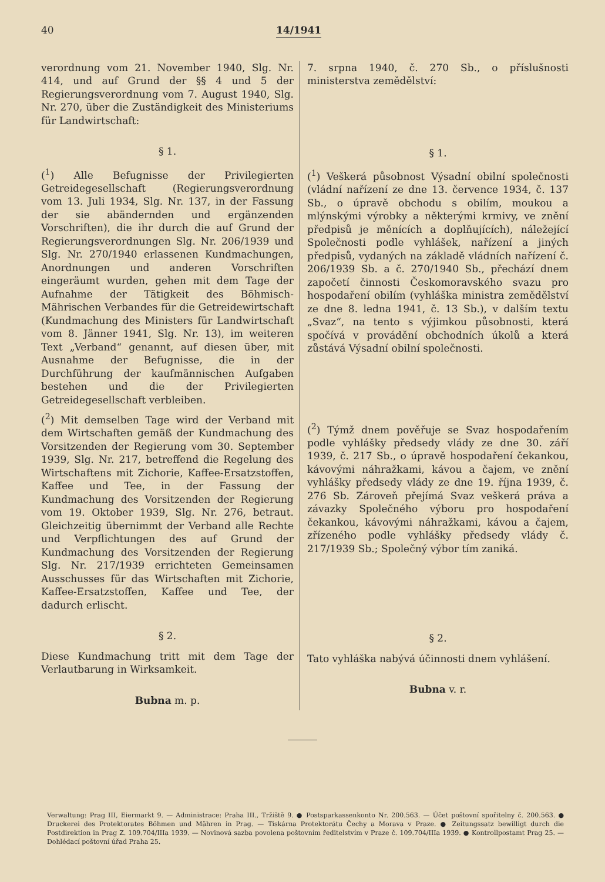40 14/1941
verordnung vom 21. November 1940, Slg. Nr. 414, und auf Grund der §§ 4 und 5 der Regierungsverordnung vom 7. August 1940, Slg. Nr. 270, über die Zuständigkeit des Ministeriums für Landwirtschaft:
§ 1.
(<sup>1</sup>) Alle Befugnisse der Privilegierten Getreidegesellschaft (Regierungsverordnung vom 13. Juli 1934, Slg. Nr. 137, in der Fassung der sie abändernden und ergänzenden Vorschriften), die ihr durch die auf Grund der Regierungsverordnungen Slg. Nr. 206/1939 und Slg. Nr. 270/1940 erlassenen Kundmachungen, Anordnungen und anderen Vorschriften eingeräumt wurden, gehen mit dem Tage der Aufnahme der Tätigkeit des Böhmisch-Mährischen Verbandes für die Getreidewirtschaft (Kundmachung des Ministers für Landwirtschaft vom 8. Jänner 1941, Slg. Nr. 13), im weiteren Text „Verband“ genannt, auf diesen über, mit Ausnahme der Befugnisse, die in der Durchführung der kaufmännischen Aufgaben bestehen und die der Privilegierten Getreidegesellschaft verbleiben.
(<sup>2</sup>) Mit demselben Tage wird der Verband mit dem Wirtschaften gemäß der Kundmachung des Vorsitzenden der Regierung vom 30. September 1939, Slg. Nr. 217, betreffend die Regelung des Wirtschaftens mit Zichorie, Kaffee-Ersatzstoffen, Kaffee und Tee, in der Fassung der Kundmachung des Vorsitzenden der Regierung vom 19. Oktober 1939, Slg. Nr. 276, betraut. Gleichzeitig übernimmt der Verband alle Rechte und Verpflichtungen des auf Grund der Kundmachung des Vorsitzenden der Regierung Slg. Nr. 217/1939 errichteten Gemeinsamen Ausschusses für das Wirtschaften mit Zichorie, Kaffee-Ersatzstoffen, Kaffee und Tee, der dadurch erlischt.
§ 2.
Diese Kundmachung tritt mit dem Tage der Verlautbarung in Wirksamkeit.
Bubna m. p.
7. srpna 1940, č. 270 Sb., o příslušnosti ministerstva zemědělství:
§ 1.
(<sup>1</sup>) Veškerá působnost Výsadní obilní společnosti (vládní nařízení ze dne 13. července 1934, č. 137 Sb., o úpravě obchodu s obilím, moukou a mlýnskými výrobky a některými krmivy, ve znění předpisů je měnících a doplňujících), náležející Společnosti podle vyhlášek, nařízení a jiných předpisů, vydaných na základě vládních nařízení č. 206/1939 Sb. a č. 270/1940 Sb., přechází dnem započetí činnosti Českomoravského svazu pro hospodaření obilím (vyhláška ministra zemědělství ze dne 8. ledna 1941, č. 13 Sb.), v dalším textu „Svaz“, na tento s výjimkou působnosti, která spočívá v provádění obchodních úkolů a která zůstává Výsadní obilní společnosti.
(<sup>2</sup>) Týmž dnem pověřuje se Svaz hospodařením podle vyhlášky předsedy vlády ze dne 30. září 1939, č. 217 Sb., o úpravě hospodaření čekankou, kávovými náhražkami, kávou a čajem, ve znění vyhlášky předsedy vlády ze dne 19. října 1939, č. 276 Sb. Zároveň přejímá Svaz veškerá práva a závazky Společného výboru pro hospodaření čekankou, kávovými náhražkami, kávou a čajem, zřízeného podle vyhlášky předsedy vlády č. 217/1939 Sb.; Společný výbor tím zaniká.
§ 2.
Tato vyhláška nabývá účinnosti dnem vyhlášení.
Bubna v. r.
Verwaltung: Prag III, Eiermarkt 9. — Administrace: Praha III., Tržiště 9. ● Postsparkassenkonto Nr. 200.563. — Účet poštovní spořitelny č. 200.563. ● Druckerei des Protektorates Böhmen und Mähren in Prag. — Tiskárna Protektorátu Čechy a Morava v Praze. ● Zeitungssatz bewilligt durch die Postdirektion in Prag Z. 109.704/IIIa 1939. — Novinová sazba povolena poštovním ředitelstvím v Praze č. 109.704/IIIa 1939. ● Kontrollpostamt Prag 25. — Dohlédací poštovní úřad Praha 25.